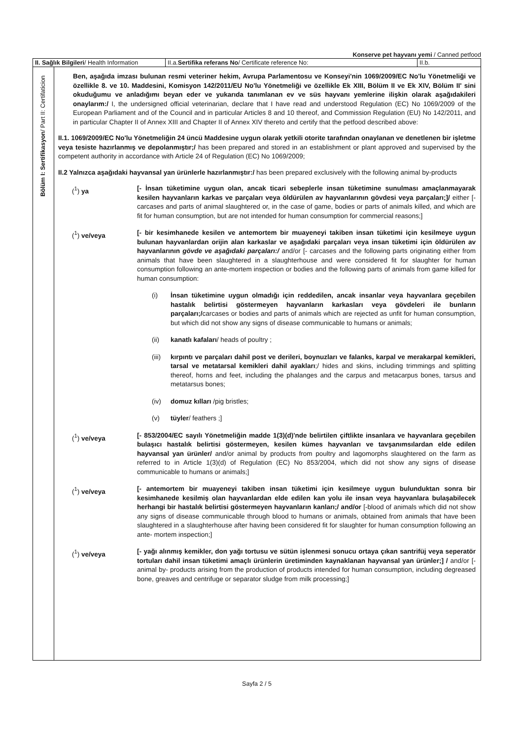Konserve pet hayvanı yemi / Canned petfood
| II. Sağlık Bilgileri / Health Information | II.a. Sertifika referans No / Certificate reference No: | II.b. |
Bölüm I: Sertifikasyon/ Part II: Certifaticion
Ben, aşağıda imzası bulunan resmi veteriner hekim, Avrupa Parlamentosu ve Konseyi'nin 1069/2009/EC No'lu Yönetmeliği ve özellikle 8. ve 10. Maddesini, Komisyon 142/2011/EU No'lu Yönetmeliği ve özellikle Ek XIII, Bölüm II ve Ek XIV, Bölüm II' sini okuduğumu ve anladığımı beyan eder ve yukarıda tanımlanan ev ve süs hayvanı yemlerine ilişkin olarak aşağıdakileri onaylarım:/ I, the undersigned official veterinarian, declare that I have read and understood Regulation (EC) No 1069/2009 of the European Parliament and of the Council and in particular Articles 8 and 10 thereof, and Commission Regulation (EU) No 142/2011, and in particular Chapter II of Annex XIII and Chapter II of Annex XIV thereto and certify that the petfood described above:
II.1. 1069/2009/EC No'lu Yönetmeliğin 24 üncü Maddesine uygun olarak yetkili otorite tarafından onaylanan ve denetlenen bir işletme veya tesiste hazırlanmış ve depolanmıştır;/ has been prepared and stored in an establishment or plant approved and supervised by the competent authority in accordance with Article 24 of Regulation (EC) No 1069/2009;
II.2 Yalnızca aşağıdaki hayvansal yan ürünlerle hazırlanmıştır:/ has been prepared exclusively with the following animal by-products
(<sup>1</sup>) ya [- İnsan tüketimine uygun olan, ancak ticari sebeplerle insan tüketimine sunulması amaçlanmayarak kesilen hayvanların karkas ve parçaları veya öldürülen av hayvanlarının gövdesi veya parçaları;]/ either [- carcases and parts of animal slaughtered or, in the case of game, bodies or parts of animals killed, and which are fit for human consumption, but are not intended for human consumption for commercial reasons;]
(<sup>1</sup>) ve/veya [- bir kesimhanede kesilen ve antemortem bir muayeneyi takiben insan tüketimi için kesilmeye uygun bulunan hayvanlardan orijin alan karkaslar ve aşağıdaki parçaları veya insan tüketimi için öldürülen av hayvanlarının gövde ve aşağıdaki parçaları:/ and/or [- carcases and the following parts originating either from animals that have been slaughtered in a slaughterhouse and were considered fit for slaughter for human consumption following an ante-mortem inspection or bodies and the following parts of animals from game killed for human consumption:
(i) İnsan tüketimine uygun olmadığı için reddedilen, ancak insanlar veya hayvanlara geçebilen hastalık belirtisi göstermeyen hayvanların karkasları veya gövdeleri ile bunların parçaları;/carcases or bodies and parts of animals which are rejected as unfit for human consumption, but which did not show any signs of disease communicable to humans or animals;
(ii) kanatlı kafaları/ heads of poultry ;
(iii) kırpıntı ve parçaları dahil post ve derileri, boynuzları ve falanks, karpal ve merakarpal kemikleri, tarsal ve metatarsal kemikleri dahil ayakları;/ hides and skins, including trimmings and splitting thereof, horns and feet, including the phalanges and the carpus and metacarpus bones, tarsus and metatarsus bones;
(iv) domuz kılları /pig bristles;
(v) tüyler/ feathers ;]
(<sup>1</sup>) ve/veya [- 853/2004/EC sayılı Yönetmeliğin madde 1(3)(d)'nde belirtilen çiftlikte insanlara ve hayvanlara geçebilen bulaşıcı hastalık belirtisi göstermeyen, kesilen kümes hayvanları ve tavşanımsılardan elde edilen hayvansal yan ürünler/ and/or animal by products from poultry and lagomorphs slaughtered on the farm as referred to in Article 1(3)(d) of Regulation (EC) No 853/2004, which did not show any signs of disease communicable to humans or animals;]
(<sup>1</sup>) ve/veya [- antemortem bir muayeneyi takiben insan tüketimi için kesilmeye uygun bulunduktan sonra bir kesimhanede kesilmiş olan hayvanlardan elde edilen kan yolu ile insan veya hayvanlara bulaşabilecek herhangi bir hastalık belirtisi göstermeyen hayvanların kanları;/ and/or [-blood of animals which did not show any signs of disease communicable through blood to humans or animals, obtained from animals that have been slaughtered in a slaughterhouse after having been considered fit for slaughter for human consumption following an ante- mortem inspection;]
(<sup>1</sup>) ve/veya [- yağı alınmış kemikler, don yağı tortusu ve sütün işlenmesi sonucu ortaya çıkan santrifüj veya seperatör tortuları dahil insan tüketimi amaçlı ürünlerin üretiminden kaynaklanan hayvansal yan ürünler;] / and/or [- animal by- products arising from the production of products intended for human consumption, including degreased bone, greaves and centrifuge or separator sludge from milk processing;]
Sayfa 2 / 5